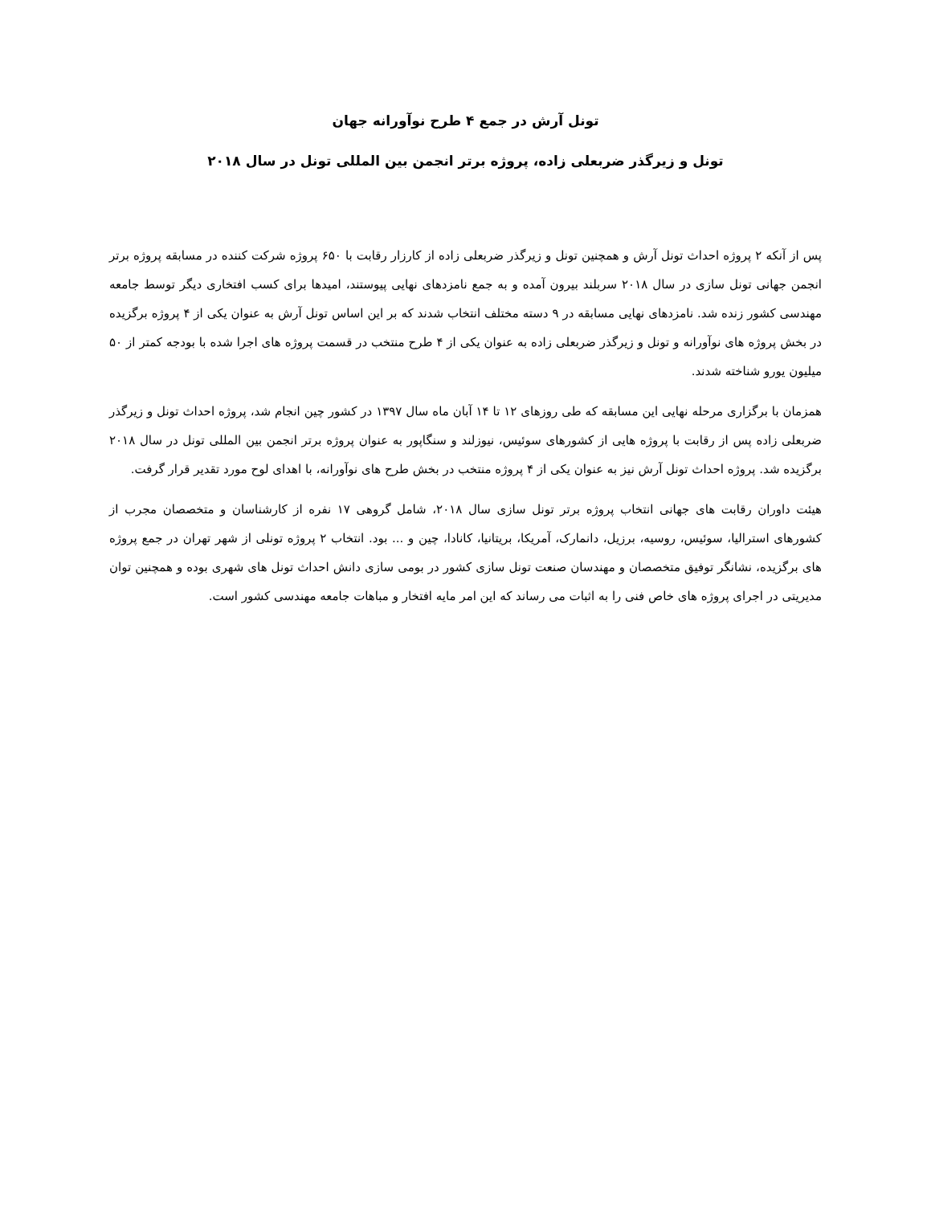تونل آرش در جمع ۴ طرح نوآورانه جهان
تونل و زیرگذر ضربعلی زاده، پروژه برتر انجمن بین المللی تونل در سال ۲۰۱۸
پس از آنکه ۲ پروژه احداث تونل آرش و همچنین تونل و زیرگذر ضربعلی زاده از کارزار رقابت با ۶۵۰ پروژه شرکت کننده در مسابقه پروژه برتر انجمن جهانی تونل سازی در سال ۲۰۱۸ سربلند بیرون آمده و به جمع نامزدهای نهایی پیوستند، امیدها برای کسب افتخاری دیگر توسط جامعه مهندسی کشور زنده شد. نامزدهای نهایی مسابقه در ۹ دسته مختلف انتخاب شدند که بر این اساس تونل آرش به عنوان یکی از ۴ پروژه برگزیده در بخش پروژه های نوآورانه و تونل و زیرگذر ضربعلی زاده به عنوان یکی از ۴ طرح منتخب در قسمت پروژه های اجرا شده با بودجه کمتر از ۵۰ میلیون یورو شناخته شدند.
همزمان با برگزاری مرحله نهایی این مسابقه که طی روزهای ۱۲ تا ۱۴ آبان ماه سال ۱۳۹۷ در کشور چین انجام شد، پروژه احداث تونل و زیرگذر ضربعلی زاده پس از رقابت با پروژه هایی از کشورهای سوئیس، نیوزلند و سنگاپور به عنوان پروژه برتر انجمن بین المللی تونل در سال ۲۰۱۸ برگزیده شد. پروژه احداث تونل آرش نیز به عنوان یکی از ۴ پروژه منتخب در بخش طرح های نوآورانه، با اهدای لوح مورد تقدیر قرار گرفت.
هیئت داوران رقابت های جهانی انتخاب پروژه برتر تونل سازی سال ۲۰۱۸، شامل گروهی ۱۷ نفره از کارشناسان و متخصصان مجرب از کشورهای استرالیا، سوئیس، روسیه، برزیل، دانمارک، آمریکا، بریتانیا، کانادا، چین و ... بود. انتخاب ۲ پروژه تونلی از شهر تهران در جمع پروژه های برگزیده، نشانگر توفیق متخصصان و مهندسان صنعت تونل سازی کشور در بومی سازی دانش احداث تونل های شهری بوده و همچنین توان مدیریتی در اجرای پروژه های خاص فنی را به اثبات می رساند که این امر مایه افتخار و مباهات جامعه مهندسی کشور است.